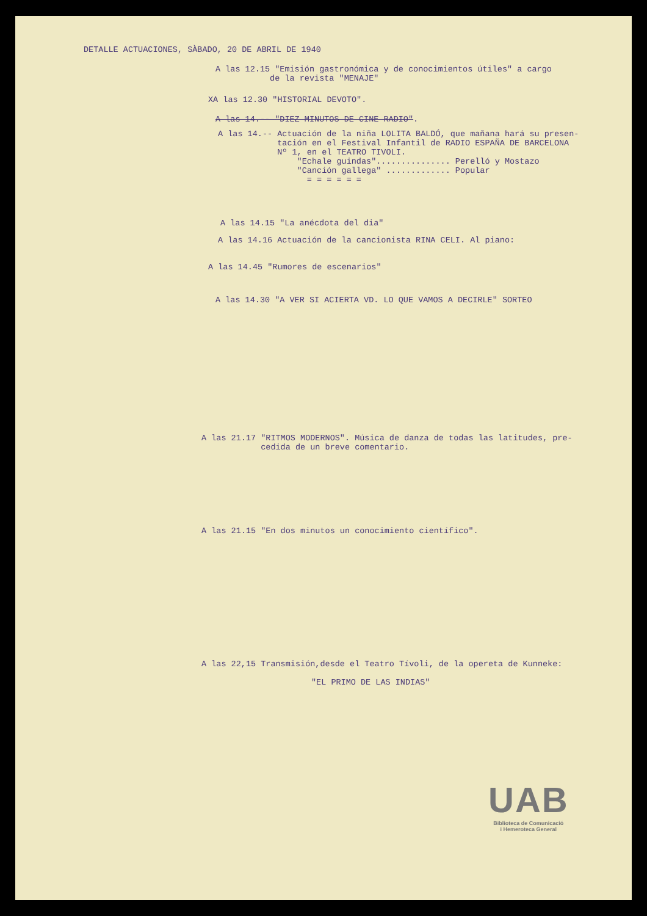DETALLE ACTUACIONES, SÀBADO, 20 DE ABRIL DE 1940
A las 12.15 "Emisión gastronómica y de conocimientos útiles" a cargo de la revista "MENAJE"
XA las 12.30 "HISTORIAL DEVOTO".
A las 14.-- "DIEZ MINUTOS DE CINE RADIO".
A las 14.-- Actuación de la niña LOLITA BALDÓ, que mañana hará su presen- tación en el Festival Infantil de RADIO ESPAÑA DE BARCELONA Nº 1, en el TEATRO TIVOLI. "Echale guindas"............... Perelló y Mostazo "Canción gallega" ............. Popular = = = = = =
A las 14.15 "La anécdota del dia"
A las 14.16 Actuación de la cancionista RINA CELI. Al piano:
A las 14.45 "Rumores de escenarios"
A las 14.30 "A VER SI ACIERTA VD. LO QUE VAMOS A DECIRLE" SORTEO
A las 21.17 "RITMOS MODERNOS". Música de danza de todas las latitudes, pre- cedida de un breve comentario.
A las 21.15 "En dos minutos un conocimiento científico".
A las 22,15 Transmisión,desde el Teatro Tívoli, de la opereta de Kunneke:
"EL PRIMO DE LAS INDIAS"
UAB
Biblioteca de Comunicació
i Hemeroteca General